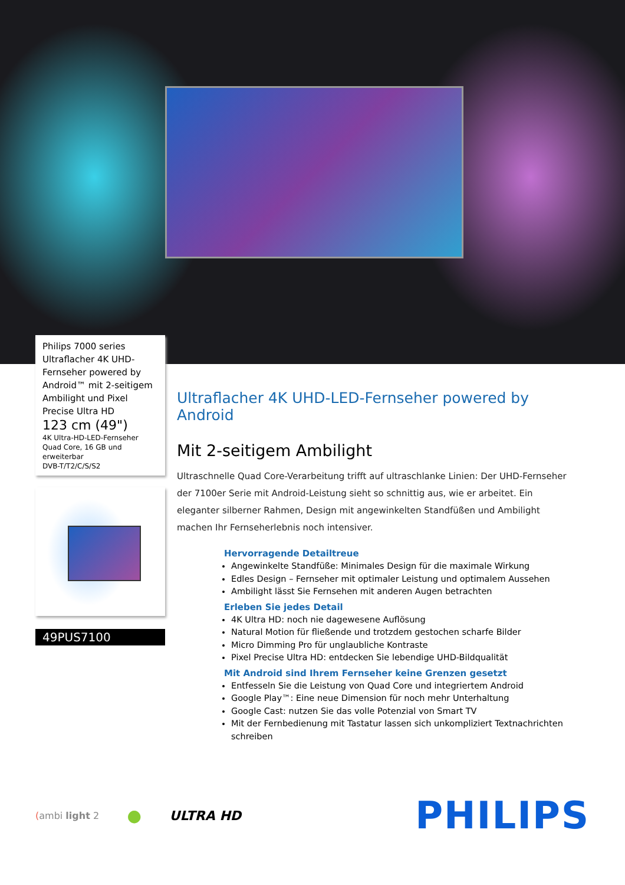Philips 7000 series
Ultraflacher 4K UHD-Fernseher powered by Android™ mit 2-seitigem Ambilight und Pixel Precise Ultra HD
123 cm (49")
4K Ultra-HD-LED-Fernseher
Quad Core, 16 GB und erweiterbar
DVB-T/T2/C/S/S2
49PUS7100
Ultraflacher 4K UHD-LED-Fernseher powered by Android
Mit 2-seitigem Ambilight
Ultraschnelle Quad Core-Verarbeitung trifft auf ultraschlanke Linien: Der UHD-Fernseher der 7100er Serie mit Android-Leistung sieht so schnittig aus, wie er arbeitet. Ein eleganter silberner Rahmen, Design mit angewinkelten Standfüßen und Ambilight machen Ihr Fernseherlebnis noch intensiver.
Hervorragende Detailtreue
Angewinkelte Standfüße: Minimales Design für die maximale Wirkung
Edles Design – Fernseher mit optimaler Leistung und optimalem Aussehen
Ambilight lässt Sie Fernsehen mit anderen Augen betrachten
Erleben Sie jedes Detail
4K Ultra HD: noch nie dagewesene Auflösung
Natural Motion für fließende und trotzdem gestochen scharfe Bilder
Micro Dimming Pro für unglaubliche Kontraste
Pixel Precise Ultra HD: entdecken Sie lebendige UHD-Bildqualität
Mit Android sind Ihrem Fernseher keine Grenzen gesetzt
Entfesseln Sie die Leistung von Quad Core und integriertem Android
Google Play™: Eine neue Dimension für noch mehr Unterhaltung
Google Cast: nutzen Sie das volle Potenzial von Smart TV
Mit der Fernbedienung mit Tastatur lassen sich unkompliziert Textnachrichten schreiben
(ambi light 2 ● ULTRA HD PHILIPS